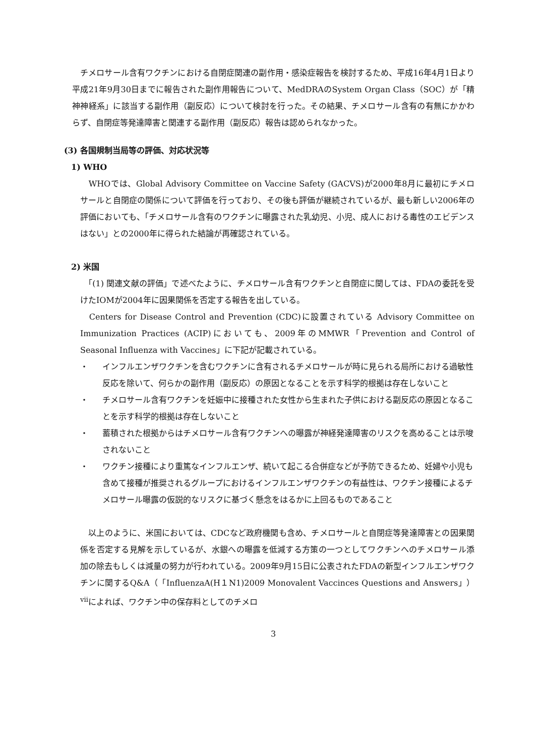チメロサール含有ワクチンにおける自閉症関連の副作用・感染症報告を検討するため、平成16年4月1日より平成21年9月30日までに報告された副作用報告について、MedDRAのSystem Organ Class（SOC）が「精神神経系」に該当する副作用（副反応）について検討を行った。その結果、チメロサール含有の有無にかかわらず、自閉症等発達障害と関連する副作用（副反応）報告は認められなかった。
(3) 各国規制当局等の評価、対応状況等
1) WHO
　WHOでは、Global Advisory Committee on Vaccine Safety (GACVS)が2000年8月に最初にチメロサールと自閉症の関係について評価を行っており、その後も評価が継続されているが、最も新しい2006年の評価においても、「チメロサール含有のワクチンに曝露された乳幼児、小児、成人における毒性のエビデンスはない」との2000年に得られた結論が再確認されている。
2) 米国
　「(1) 関連文献の評価」で述べたように、チメロサール含有ワクチンと自閉症に関しては、FDAの委託を受けたIOMが2004年に因果関係を否定する報告を出している。
　Centers for Disease Control and Prevention (CDC)に設置されている Advisory Committee on Immunization Practices (ACIP)においても、2009年のMMWR「Prevention and Control of Seasonal Influenza with Vaccines」に下記が記載されている。
・ インフルエンザワクチンを含むワクチンに含有されるチメロサールが時に見られる局所における過敏性反応を除いて、何らかの副作用（副反応）の原因となることを示す科学的根拠は存在しないこと
・ チメロサール含有ワクチンを妊娠中に接種された女性から生まれた子供における副反応の原因となることを示す科学的根拠は存在しないこと
・ 蓄積された根拠からはチメロサール含有ワクチンへの曝露が神経発達障害のリスクを高めることは示唆されないこと
・ ワクチン接種により重篤なインフルエンザ、続いて起こる合併症などが予防できるため、妊婦や小児も含めて接種が推奨されるグループにおけるインフルエンザワクチンの有益性は、ワクチン接種によるチメロサール曝露の仮説的なリスクに基づく懸念をはるかに上回るものであること
　以上のように、米国においては、CDCなど政府機関も含め、チメロサールと自閉症等発達障害との因果関係を否定する見解を示しているが、水銀への曝露を低減する方策の一つとしてワクチンへのチメロサール添加の除去もしくは減量の努力が行われている。2009年9月15日に公表されたFDAの新型インフルエンザワクチンに関するQ&A（「InfluenzaA(H１N1)2009 Monovalent Vaccinces Questions and Answers」）<sup>vii</sup>によれば、ワクチン中の保存料としてのチメロ
3